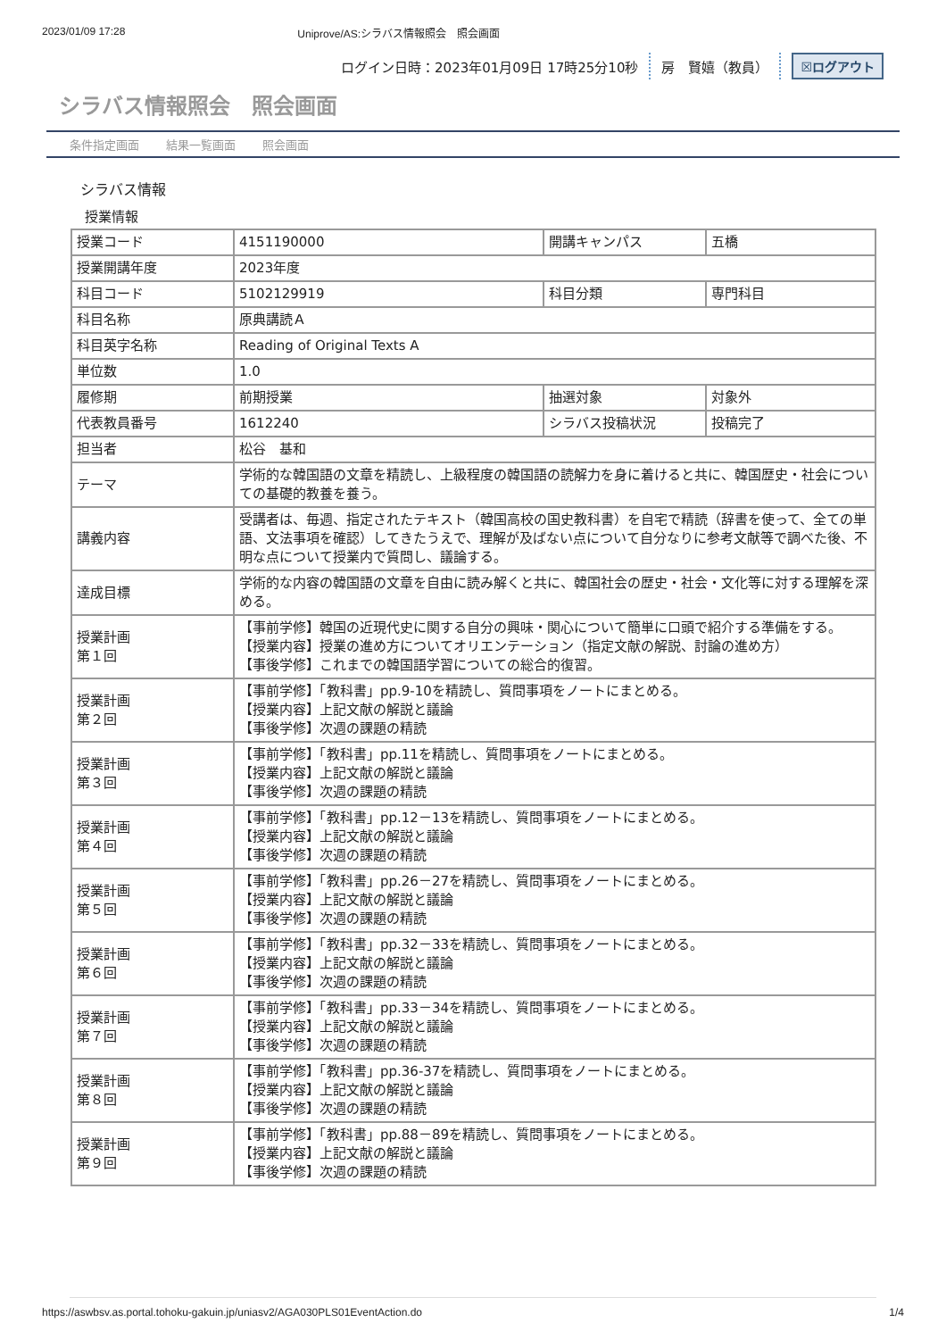2023/01/09 17:28 Uniprove/AS:シラバス情報照会　照会画面
ログイン日時：2023年01月09日 17時25分10秒 房　賢嬉（教員） ☒ログアウト
シラバス情報照会　照会画面
条件指定画面 結果一覧画面 照会画面
シラバス情報
授業情報
| 授業コード | 4151190000 | 開講キャンパス | 五橋 |
| 授業開講年度 | 2023年度 | | |
| 科目コード | 5102129919 | 科目分類 | 専門科目 |
| 科目名称 | 原典講読Ａ | | |
| 科目英字名称 | Reading of Original Texts A | | |
| 単位数 | 1.0 | | |
| 履修期 | 前期授業 | 抽選対象 | 対象外 |
| 代表教員番号 | 1612240 | シラバス投稿状況 | 投稿完了 |
| 担当者 | 松谷 基和 | | |
| テーマ | 学術的な韓国語の文章を精読し、上級程度の韓国語の読解力を身に着けると共に、韓国歴史・社会についての基礎的教養を養う。 | | |
| 講義内容 | 受講者は、毎週、指定されたテキスト（韓国高校の国史教科書）を自宅で精読（辞書を使って、全ての単語、文法事項を確認）してきたうえで、理解が及ばない点について自分なりに参考文献等で調べた後、不明な点について授業内で質問し、議論する。 | | |
| 達成目標 | 学術的な内容の韓国語の文章を自由に読み解くと共に、韓国社会の歴史・社会・文化等に対する理解を深める。 | | |
| 授業計画 第１回 | 【事前学修】韓国の近現代史に関する自分の興味・関心について簡単に口頭で紹介する準備をする。 【授業内容】授業の進め方についてオリエンテーション（指定文献の解説、討論の進め方） 【事後学修】これまでの韓国語学習についての総合的復習。 | | |
| 授業計画 第２回 | 【事前学修】「教科書」pp.9-10を精読し、質問事項をノートにまとめる。 【授業内容】上記文献の解説と議論 【事後学修】次週の課題の精読 | | |
| 授業計画 第３回 | 【事前学修】「教科書」pp.11を精読し、質問事項をノートにまとめる。 【授業内容】上記文献の解説と議論 【事後学修】次週の課題の精読 | | |
| 授業計画 第４回 | 【事前学修】「教科書」pp.12－13を精読し、質問事項をノートにまとめる。 【授業内容】上記文献の解説と議論 【事後学修】次週の課題の精読 | | |
| 授業計画 第５回 | 【事前学修】「教科書」pp.26－27を精読し、質問事項をノートにまとめる。 【授業内容】上記文献の解説と議論 【事後学修】次週の課題の精読 | | |
| 授業計画 第６回 | 【事前学修】「教科書」pp.32－33を精読し、質問事項をノートにまとめる。 【授業内容】上記文献の解説と議論 【事後学修】次週の課題の精読 | | |
| 授業計画 第７回 | 【事前学修】「教科書」pp.33－34を精読し、質問事項をノートにまとめる。 【授業内容】上記文献の解説と議論 【事後学修】次週の課題の精読 | | |
| 授業計画 第８回 | 【事前学修】「教科書」pp.36-37を精読し、質問事項をノートにまとめる。 【授業内容】上記文献の解説と議論 【事後学修】次週の課題の精読 | | |
| 授業計画 第９回 | 【事前学修】「教科書」pp.88－89を精読し、質問事項をノートにまとめる。 【授業内容】上記文献の解説と議論 【事後学修】次週の課題の精読 | | |
https://aswbsv.as.portal.tohoku-gakuin.jp/uniasv2/AGA030PLS01EventAction.do 1/4